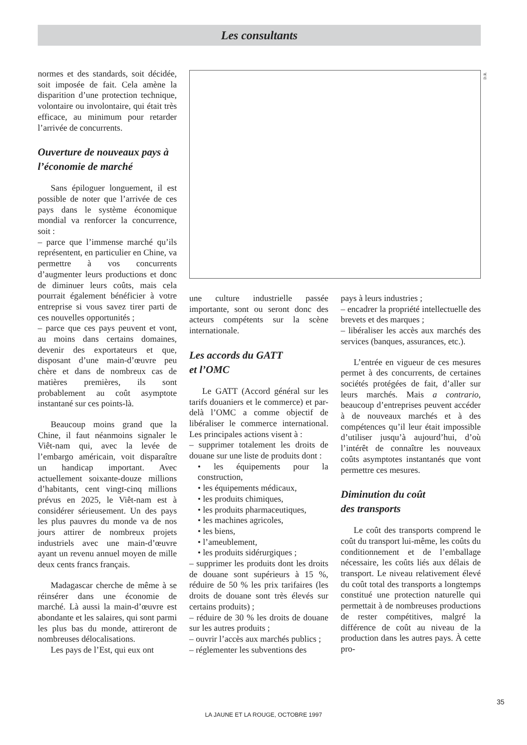Les consultants
D.R.
normes et des standards, soit décidée, soit imposée de fait. Cela amène la disparition d’une protection technique, volontaire ou involontaire, qui était très efficace, au minimum pour retarder l’arrivée de concurrents.
Ouverture de nouveaux pays à l’économie de marché
Sans épiloguer longuement, il est possible de noter que l’arrivée de ces pays dans le système économique mondial va renforcer la concurrence, soit :
– parce que l’immense marché qu’ils représentent, en particulier en Chine, va permettre à vos concurrents d’augmenter leurs productions et donc de diminuer leurs coûts, mais cela pourrait également bénéficier à votre entreprise si vous savez tirer parti de ces nouvelles opportunités ;
– parce que ces pays peuvent et vont, au moins dans certains domaines, devenir des exportateurs et que, disposant d’une main-d’œuvre peu chère et dans de nombreux cas de matières premières, ils sont probablement au coût asymptote instantané sur ces points-là.
Beaucoup moins grand que la Chine, il faut néanmoins signaler le Viêt-nam qui, avec la levée de l’embargo américain, voit disparaître un handicap important. Avec actuellement soixante-douze millions d’habitants, cent vingt-cinq millions prévus en 2025, le Viêt-nam est à considérer sérieusement. Un des pays les plus pauvres du monde va de nos jours attirer de nombreux projets industriels avec une main-d’œuvre ayant un revenu annuel moyen de mille deux cents francs français.
Madagascar cherche de même à se réinsérer dans une économie de marché. Là aussi la main-d’œuvre est abondante et les salaires, qui sont parmi les plus bas du monde, attireront de nombreuses délocalisations.
Les pays de l’Est, qui eux ont
une culture industrielle passée importante, sont ou seront donc des acteurs compétents sur la scène internationale.
Les accords du GATT
et l’OMC
Le GATT (Accord général sur les tarifs douaniers et le commerce) et par-delà l’OMC a comme objectif de libéraliser le commerce international. Les principales actions visent à :
– supprimer totalement les droits de douane sur une liste de produits dont :
• les équipements pour la construction,
• les équipements médicaux,
• les produits chimiques,
• les produits pharmaceutiques,
• les machines agricoles,
• les biens,
• l’ameublement,
• les produits sidérurgiques ;
– supprimer les produits dont les droits de douane sont supérieurs à 15 %, réduire de 50 % les prix tarifaires (les droits de douane sont très élevés sur certains produits) ;
– réduire de 30 % les droits de douane sur les autres produits ;
– ouvrir l’accès aux marchés publics ;
– réglementer les subventions des
pays à leurs industries ;
– encadrer la propriété intellectuelle des brevets et des marques ;
– libéraliser les accès aux marchés des services (banques, assurances, etc.).
L’entrée en vigueur de ces mesures permet à des concurrents, de certaines sociétés protégées de fait, d’aller sur leurs marchés. Mais a contrario, beaucoup d’entreprises peuvent accéder à de nouveaux marchés et à des compétences qu’il leur était impossible d’utiliser jusqu’à aujourd’hui, d’où l’intérêt de connaître les nouveaux coûts asymptotes instantanés que vont permettre ces mesures.
Diminution du coût
des transports
Le coût des transports comprend le coût du transport lui-même, les coûts du conditionnement et de l’emballage nécessaire, les coûts liés aux délais de transport. Le niveau relativement élevé du coût total des transports a longtemps constitué une protection naturelle qui permettait à de nombreuses productions de rester compétitives, malgré la différence de coût au niveau de la production dans les autres pays. À cette pro-
35
LA JAUNE ET LA ROUGE, OCTOBRE 1997